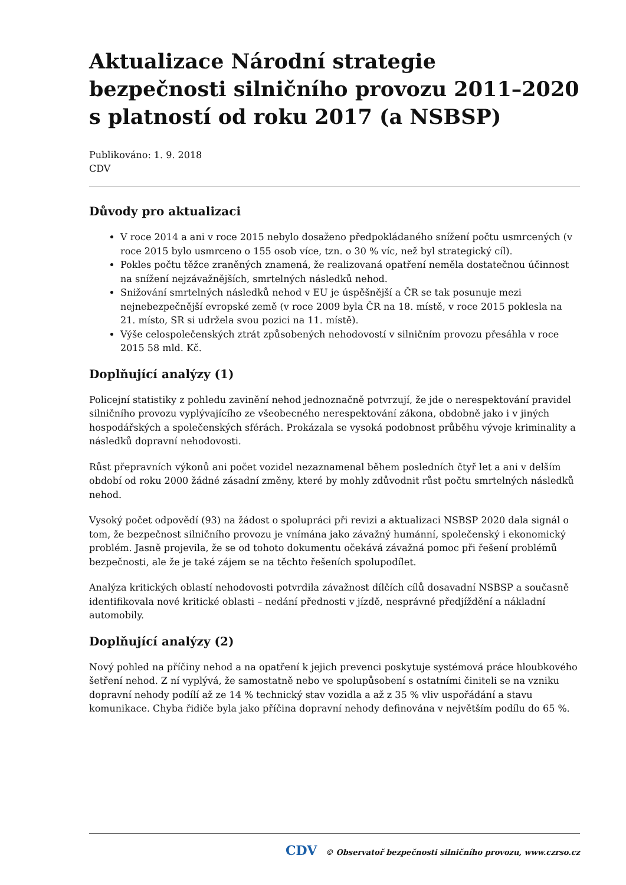Aktualizace Národní strategie bezpečnosti silničního provozu 2011–2020 s platností od roku 2017 (a NSBSP)
Publikováno: 1. 9. 2018
CDV
Důvody pro aktualizaci
V roce 2014 a ani v roce 2015 nebylo dosaženo předpokládaného snížení počtu usmrcených (v roce 2015 bylo usmrceno o 155 osob více, tzn. o 30 % víc, než byl strategický cíl).
Pokles počtu těžce zraněných znamená, že realizovaná opatření neměla dostatečnou účinnost na snížení nejzávažnějších, smrtelných následků nehod.
Snižování smrtelných následků nehod v EU je úspěšnější a ČR se tak posunuje mezi nejnebezpečnější evropské země (v roce 2009 byla ČR na 18. místě, v roce 2015 poklesla na 21. místo, SR si udržela svou pozici na 11. místě).
Výše celospolečenských ztrát způsobených nehodovostí v silničním provozu přesáhla v roce 2015 58 mld. Kč.
Doplňující analýzy (1)
Policejní statistiky z pohledu zavinění nehod jednoznačně potvrzují, že jde o nerespektování pravidel silničního provozu vyplývajícího ze všeobecného nerespektování zákona, obdobně jako i v jiných hospodářských a společenských sférách. Prokázala se vysoká podobnost průběhu vývoje kriminality a následků dopravní nehodovosti.
Růst přepravních výkonů ani počet vozidel nezaznamenal během posledních čtyř let a ani v delším období od roku 2000 žádné zásadní změny, které by mohly zdůvodnit růst počtu smrtelných následků nehod.
Vysoký počet odpovědí (93) na žádost o spolupráci při revizi a aktualizaci NSBSP 2020 dala signál o tom, že bezpečnost silničního provozu je vnímána jako závažný humánní, společenský i ekonomický problém. Jasně projevila, že se od tohoto dokumentu očekává závažná pomoc při řešení problémů bezpečnosti, ale že je také zájem se na těchto řešeních spolupodílet.
Analýza kritických oblastí nehodovosti potvrdila závažnost dílčích cílů dosavadní NSBSP a současně identifikovala nové kritické oblasti – nedání přednosti v jízdě, nesprávné předjíždění a nákladní automobily.
Doplňující analýzy (2)
Nový pohled na příčiny nehod a na opatření k jejich prevenci poskytuje systémová práce hloubkového šetření nehod. Z ní vyplývá, že samostatně nebo ve spolupůsobení s ostatními činiteli se na vzniku dopravní nehody podílí až ze 14 % technický stav vozidla a až z 35 % vliv uspořádání a stavu komunikace. Chyba řidiče byla jako příčina dopravní nehody definována v největším podílu do 65 %.
CDV © Observatoř bezpečnosti silničního provozu, www.czrso.cz